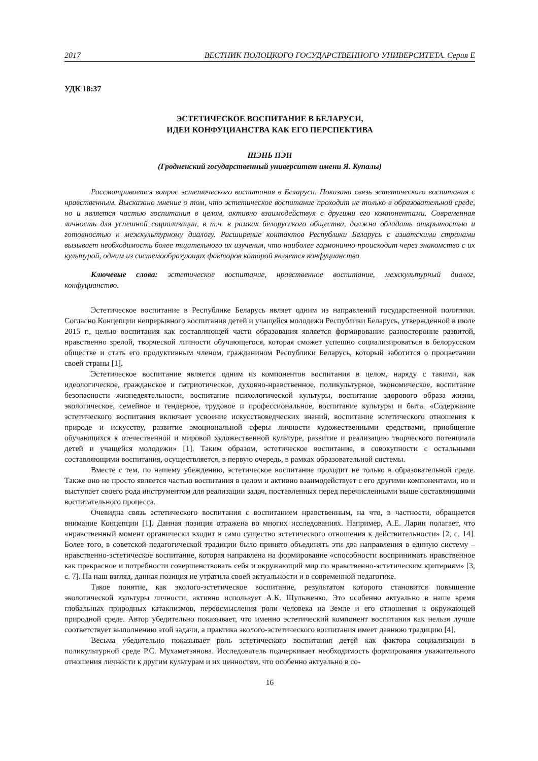2017 ВЕСТНИК ПОЛОЦКОГО ГОСУДАРСТВЕННОГО УНИВЕРСИТЕТА. Серия Е
УДК 18:37
ЭСТЕТИЧЕСКОЕ ВОСПИТАНИЕ В БЕЛАРУСИ,
ИДЕИ КОНФУЦИАНСТВА КАК ЕГО ПЕРСПЕКТИВА
ШЭНЬ ПЭН
(Гродненский государственный университет имени Я. Купалы)
Рассматривается вопрос эстетического воспитания в Беларуси. Показана связь эстетического воспитания с нравственным. Высказано мнение о том, что эстетическое воспитание проходит не только в образовательной среде, но и является частью воспитания в целом, активно взаимодействуя с другими его компонентами. Современная личность для успешной социализации, в т.ч. в рамках белорусского общества, должна обладать открытостью и готовностью к межкультурному диалогу. Расширение контактов Республики Беларусь с азиатскими странами вызывает необходимость более тщательного их изучения, что наиболее гармонично происходит через знакомство с их культурой, одним из системообразующих факторов которой является конфуцианство.
Ключевые слова: эстетическое воспитание, нравственное воспитание, межкультурный диалог, конфуцианство.
Эстетическое воспитание в Республике Беларусь являет одним из направлений государственной политики. Согласно Концепции непрерывного воспитания детей и учащейся молодежи Республики Беларусь, утвержденной в июле 2015 г., целью воспитания как составляющей части образования является формирование разносторонне развитой, нравственно зрелой, творческой личности обучающегося, которая сможет успешно социализироваться в белорусском обществе и стать его продуктивным членом, гражданином Республики Беларусь, который заботится о процветании своей страны [1].
Эстетическое воспитание является одним из компонентов воспитания в целом, наряду с такими, как идеологическое, гражданское и патриотическое, духовно-нравственное, поликультурное, экономическое, воспитание безопасности жизнедеятельности, воспитание психологической культуры, воспитание здорового образа жизни, экологическое, семейное и гендерное, трудовое и профессиональное, воспитание культуры и быта. «Содержание эстетического воспитания включает усвоение искусствоведческих знаний, воспитание эстетического отношения к природе и искусству, развитие эмоциональной сферы личности художественными средствами, приобщение обучающихся к отечественной и мировой художественной культуре, развитие и реализацию творческого потенциала детей и учащейся молодежи» [1]. Таким образом, эстетическое воспитание, в совокупности с остальными составляющими воспитания, осуществляется, в первую очередь, в рамках образовательной системы.
Вместе с тем, по нашему убеждению, эстетическое воспитание проходит не только в образовательной среде. Также оно не просто является частью воспитания в целом и активно взаимодействует с его другими компонентами, но и выступает своего рода инструментом для реализации задач, поставленных перед перечисленными выше составляющими воспитательного процесса.
Очевидна связь эстетического воспитания с воспитанием нравственным, на что, в частности, обращается внимание Концепции [1]. Данная позиция отражена во многих исследованиях. Например, А.Е. Ларин полагает, что «нравственный момент органически входит в само существо эстетического отношения к действительности» [2, с. 14]. Более того, в советской педагогической традиции было принято объединять эти два направления в единую систему – нравственно-эстетическое воспитание, которая направлена на формирование «способности воспринимать нравственное как прекрасное и потребности совершенствовать себя и окружающий мир по нравственно-эстетическим критериям» [3, с. 7]. На наш взгляд, данная позиция не утратила своей актуальности и в современной педагогике.
Такое понятие, как эколого-эстетическое воспитание, результатом которого становится повышение экологической культуры личности, активно использует А.К. Шульженко. Это особенно актуально в наше время глобальных природных катаклизмов, переосмысления роли человека на Земле и его отношения к окружающей природной среде. Автор убедительно показывает, что именно эстетический компонент воспитания как нельзя лучше соответствует выполнению этой задачи, а практика эколого-эстетического воспитания имеет давнюю традицию [4].
Весьма убедительно показывает роль эстетического воспитания детей как фактора социализации в поликультурной среде Р.С. Мухаметзянова. Исследователь подчеркивает необходимость формирования уважительного отношения личности к другим культурам и их ценностям, что особенно актуально в со-
16